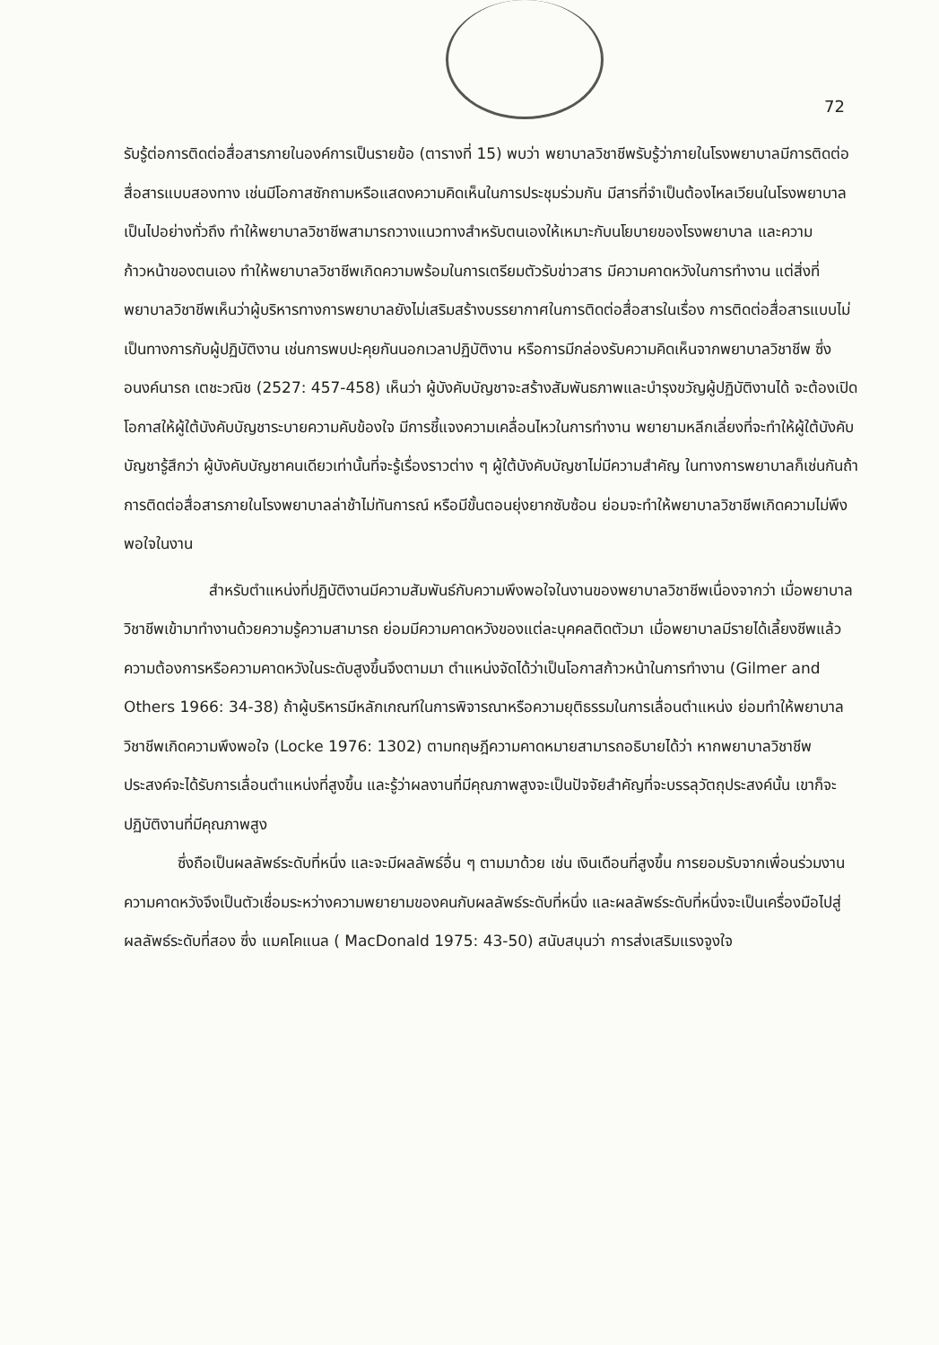72
รับรู้ต่อการติดต่อสื่อสารภายในองค์การเป็นรายข้อ (ตารางที่ 15) พบว่า พยาบาลวิชาชีพรับรู้ว่าภายในโรงพยาบาลมีการติดต่อสื่อสารแบบสองทาง เช่นมีโอกาสซักถามหรือแสดงความคิดเห็นในการประชุมร่วมกัน มีสารที่จำเป็นต้องไหลเวียนในโรงพยาบาลเป็นไปอย่างทั่วถึง ทำให้พยาบาลวิชาชีพสามารถวางแนวทางสำหรับตนเองให้เหมาะกับนโยบายของโรงพยาบาล และความก้าวหน้าของตนเอง ทำให้พยาบาลวิชาชีพเกิดความพร้อมในการเตรียมตัวรับข่าวสาร มีความคาดหวังในการทำงาน แต่สิ่งที่พยาบาลวิชาชีพเห็นว่าผู้บริหารทางการพยาบาลยังไม่เสริมสร้างบรรยากาศในการติดต่อสื่อสารในเรื่อง การติดต่อสื่อสารแบบไม่เป็นทางการกับผู้ปฏิบัติงาน เช่นการพบปะคุยกันนอกเวลาปฏิบัติงาน หรือการมีกล่องรับความคิดเห็นจากพยาบาลวิชาชีพ ซึ่ง อนงค์นารถ เตชะวณิช (2527: 457-458) เห็นว่า ผู้บังคับบัญชาจะสร้างสัมพันธภาพและบำรุงขวัญผู้ปฏิบัติงานได้ จะต้องเปิดโอกาสให้ผู้ใต้บังคับบัญชาระบายความคับข้องใจ มีการชี้แจงความเคลื่อนไหวในการทำงาน พยายามหลีกเลี่ยงที่จะทำให้ผู้ใต้บังคับบัญชารู้สึกว่า ผู้บังคับบัญชาคนเดียวเท่านั้นที่จะรู้เรื่องราวต่าง ๆ ผู้ใต้บังคับบัญชาไม่มีความสำคัญ ในทางการพยาบาลก็เช่นกันถ้าการติดต่อสื่อสารภายในโรงพยาบาลล่าช้าไม่ทันการณ์ หรือมีขั้นตอนยุ่งยากซับซ้อน ย่อมจะทำให้พยาบาลวิชาชีพเกิดความไม่พึงพอใจในงาน
สำหรับตำแหน่งที่ปฏิบัติงานมีความสัมพันธ์กับความพึงพอใจในงานของพยาบาลวิชาชีพเนื่องจากว่า เมื่อพยาบาลวิชาชีพเข้ามาทำงานด้วยความรู้ความสามารถ ย่อมมีความคาดหวังของแต่ละบุคคลติดตัวมา เมื่อพยาบาลมีรายได้เลี้ยงชีพแล้ว ความต้องการหรือความคาดหวังในระดับสูงขึ้นจึงตามมา ตำแหน่งจัดได้ว่าเป็นโอกาสก้าวหน้าในการทำงาน (Gilmer and Others 1966: 34-38) ถ้าผู้บริหารมีหลักเกณฑ์ในการพิจารณาหรือความยุติธรรมในการเลื่อนตำแหน่ง ย่อมทำให้พยาบาลวิชาชีพเกิดความพึงพอใจ (Locke 1976: 1302) ตามทฤษฎีความคาดหมายสามารถอธิบายได้ว่า หากพยาบาลวิชาชีพประสงค์จะได้รับการเลื่อนตำแหน่งที่สูงขึ้น และรู้ว่าผลงานที่มีคุณภาพสูงจะเป็นปัจจัยสำคัญที่จะบรรลุวัตถุประสงค์นั้น เขาก็จะปฏิบัติงานที่มีคุณภาพสูง
ซึ่งถือเป็นผลลัพธ์ระดับที่หนึ่ง และจะมีผลลัพธ์อื่น ๆ ตามมาด้วย เช่น เงินเดือนที่สูงขึ้น การยอมรับจากเพื่อนร่วมงาน ความคาดหวังจึงเป็นตัวเชื่อมระหว่างความพยายามของคนกับผลลัพธ์ระดับที่หนึ่ง และผลลัพธ์ระดับที่หนึ่งจะเป็นเครื่องมือไปสู่ผลลัพธ์ระดับที่สอง ซึ่ง แมคโคแนล ( MacDonald 1975: 43-50) สนับสนุนว่า การส่งเสริมแรงจูงใจ